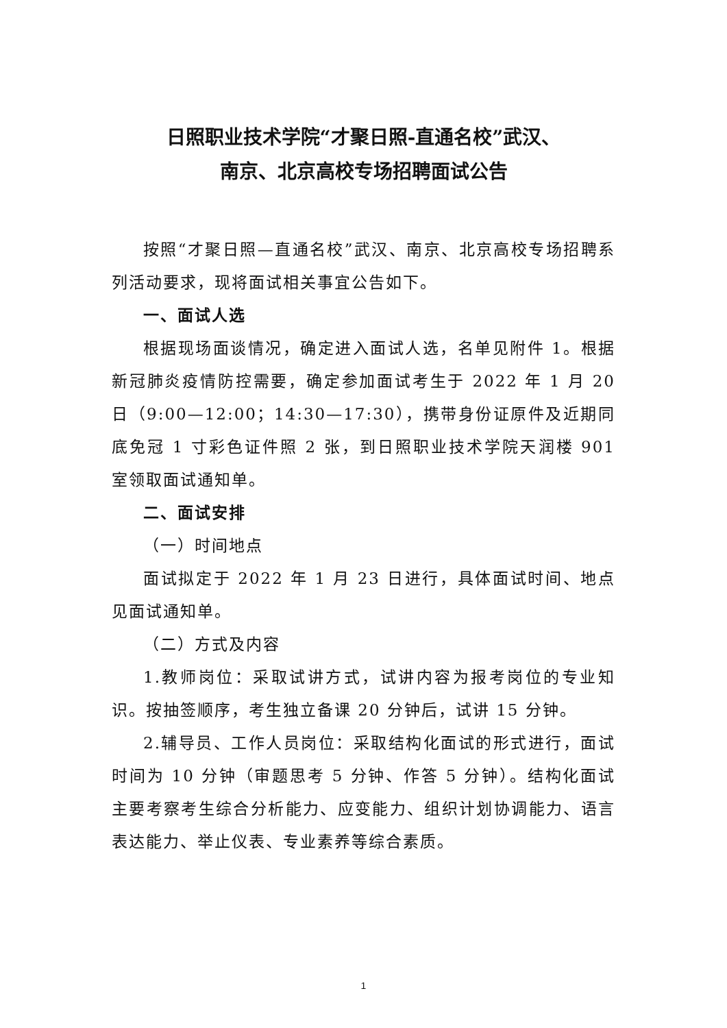日照职业技术学院“才聚日照-直通名校”武汉、
南京、北京高校专场招聘面试公告
按照“才聚日照—直通名校”武汉、南京、北京高校专场招聘系列活动要求，现将面试相关事宜公告如下。
一、面试人选
根据现场面谈情况，确定进入面试人选，名单见附件 1。根据新冠肺炎疫情防控需要，确定参加面试考生于 2022 年 1 月 20 日（9:00—12:00；14:30—17:30），携带身份证原件及近期同底免冠 1 寸彩色证件照 2 张，到日照职业技术学院天润楼 901 室领取面试通知单。
二、面试安排
（一）时间地点
面试拟定于 2022 年 1 月 23 日进行，具体面试时间、地点见面试通知单。
（二）方式及内容
1.教师岗位：采取试讲方式，试讲内容为报考岗位的专业知识。按抽签顺序，考生独立备课 20 分钟后，试讲 15 分钟。
2.辅导员、工作人员岗位：采取结构化面试的形式进行，面试时间为 10 分钟（审题思考 5 分钟、作答 5 分钟）。结构化面试主要考察考生综合分析能力、应变能力、组织计划协调能力、语言表达能力、举止仪表、专业素养等综合素质。
1